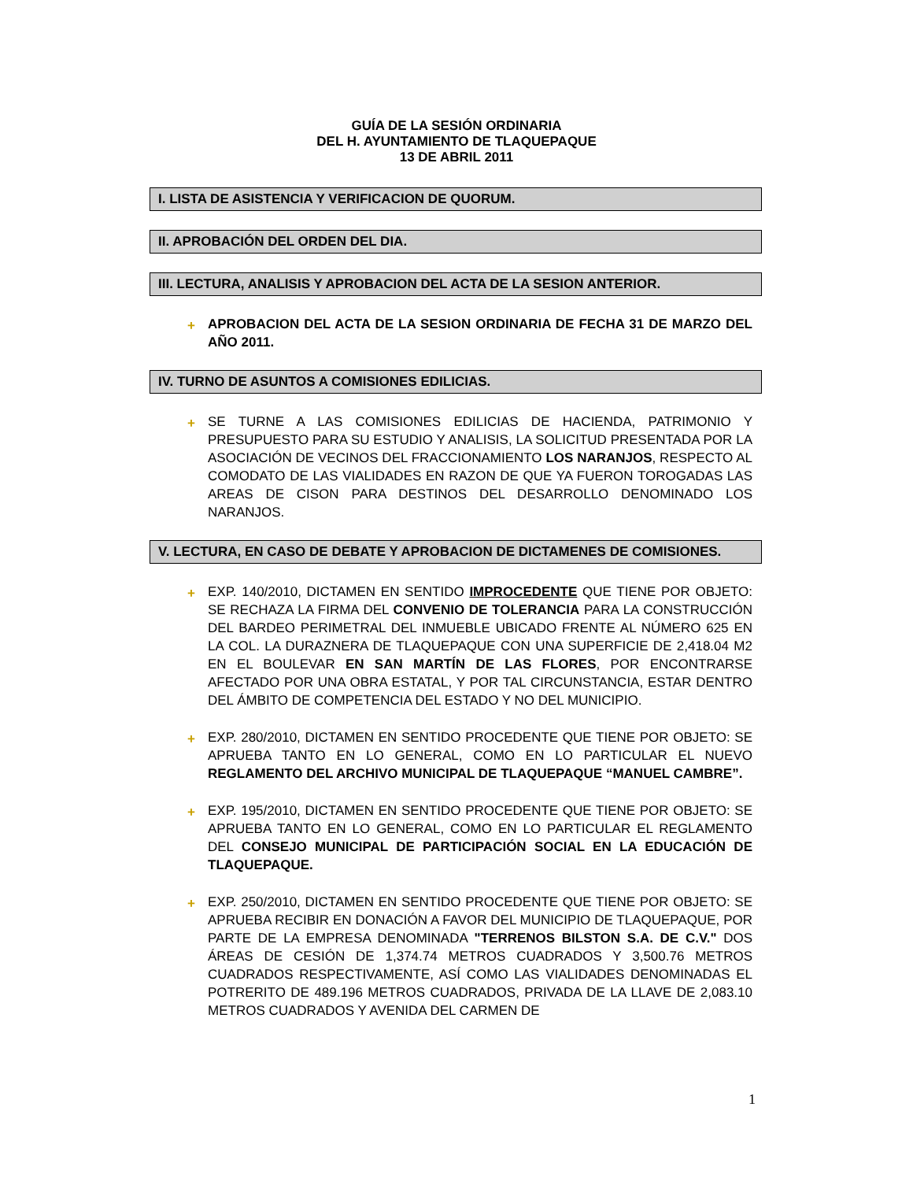GUÍA DE LA SESIÓN ORDINARIA
DEL H. AYUNTAMIENTO DE TLAQUEPAQUE
13 DE ABRIL 2011
I. LISTA DE ASISTENCIA Y VERIFICACION DE QUORUM.
II. APROBACIÓN DEL ORDEN DEL DIA.
III. LECTURA, ANALISIS Y APROBACION DEL ACTA DE LA SESION ANTERIOR.
+ APROBACION DEL ACTA DE LA SESION ORDINARIA DE FECHA 31 DE MARZO DEL AÑO 2011.
IV. TURNO DE ASUNTOS A COMISIONES EDILICIAS.
+ SE TURNE A LAS COMISIONES EDILICIAS DE HACIENDA, PATRIMONIO Y PRESUPUESTO PARA SU ESTUDIO Y ANALISIS, LA SOLICITUD PRESENTADA POR LA ASOCIACIÓN DE VECINOS DEL FRACCIONAMIENTO LOS NARANJOS, RESPECTO AL COMODATO DE LAS VIALIDADES EN RAZON DE QUE YA FUERON TOROGADAS LAS AREAS DE CISON PARA DESTINOS DEL DESARROLLO DENOMINADO LOS NARANJOS.
V. LECTURA, EN CASO DE DEBATE Y APROBACION DE DICTAMENES DE COMISIONES.
+ EXP. 140/2010, DICTAMEN EN SENTIDO IMPROCEDENTE QUE TIENE POR OBJETO: SE RECHAZA LA FIRMA DEL CONVENIO DE TOLERANCIA PARA LA CONSTRUCCIÓN DEL BARDEO PERIMETRAL DEL INMUEBLE UBICADO FRENTE AL NÚMERO 625 EN LA COL. LA DURAZNERA DE TLAQUEPAQUE CON UNA SUPERFICIE DE 2,418.04 M2 EN EL BOULEVAR EN SAN MARTÍN DE LAS FLORES, POR ENCONTRARSE AFECTADO POR UNA OBRA ESTATAL, Y POR TAL CIRCUNSTANCIA, ESTAR DENTRO DEL ÁMBITO DE COMPETENCIA DEL ESTADO Y NO DEL MUNICIPIO.
+ EXP. 280/2010, DICTAMEN EN SENTIDO PROCEDENTE QUE TIENE POR OBJETO: SE APRUEBA TANTO EN LO GENERAL, COMO EN LO PARTICULAR EL NUEVO REGLAMENTO DEL ARCHIVO MUNICIPAL DE TLAQUEPAQUE “MANUEL CAMBRE”.
+ EXP. 195/2010, DICTAMEN EN SENTIDO PROCEDENTE QUE TIENE POR OBJETO: SE APRUEBA TANTO EN LO GENERAL, COMO EN LO PARTICULAR EL REGLAMENTO DEL CONSEJO MUNICIPAL DE PARTICIPACIÓN SOCIAL EN LA EDUCACIÓN DE TLAQUEPAQUE.
+ EXP. 250/2010, DICTAMEN EN SENTIDO PROCEDENTE QUE TIENE POR OBJETO: SE APRUEBA RECIBIR EN DONACIÓN A FAVOR DEL MUNICIPIO DE TLAQUEPAQUE, POR PARTE DE LA EMPRESA DENOMINADA "TERRENOS BILSTON S.A. DE C.V." DOS ÁREAS DE CESIÓN DE 1,374.74 METROS CUADRADOS Y 3,500.76 METROS CUADRADOS RESPECTIVAMENTE, ASÍ COMO LAS VIALIDADES DENOMINADAS EL POTRERITO DE 489.196 METROS CUADRADOS, PRIVADA DE LA LLAVE DE 2,083.10 METROS CUADRADOS Y AVENIDA DEL CARMEN DE
1